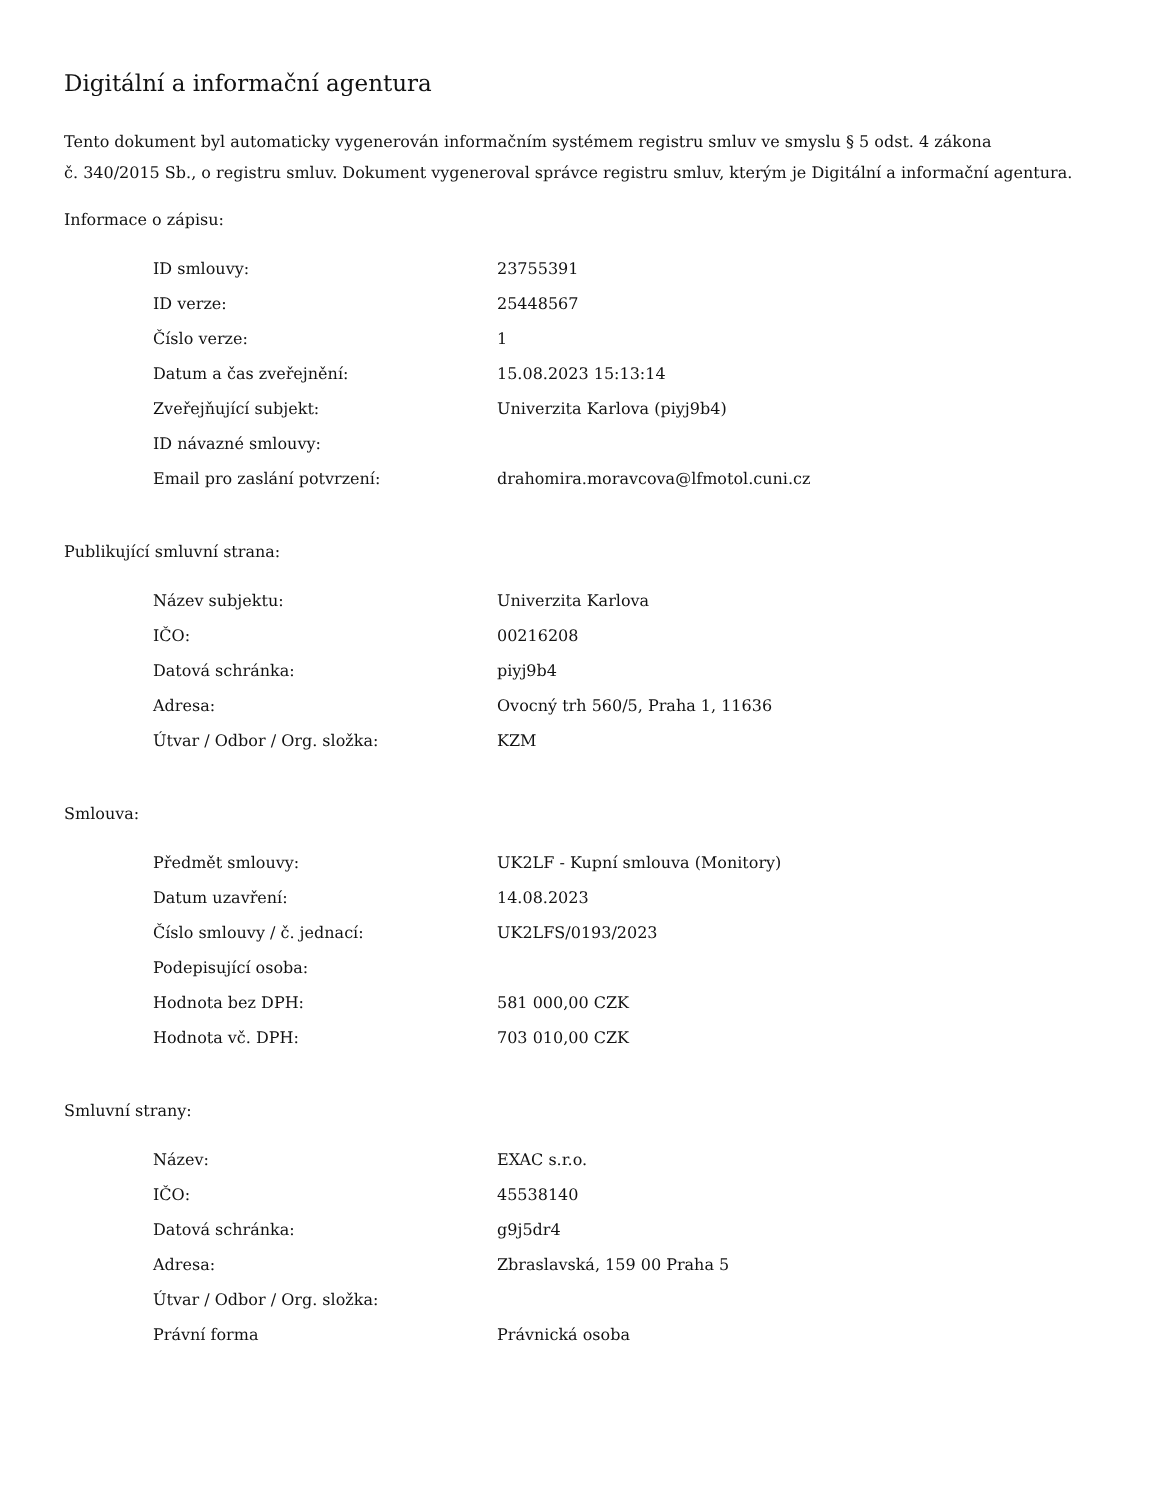Digitální a informační agentura
Tento dokument byl automaticky vygenerován informačním systémem registru smluv ve smyslu § 5 odst. 4 zákona
č. 340/2015 Sb., o registru smluv. Dokument vygeneroval správce registru smluv, kterým je Digitální a informační agentura.
Informace o zápisu:
| ID smlouvy: | 23755391 |
| ID verze: | 25448567 |
| Číslo verze: | 1 |
| Datum a čas zveřejnění: | 15.08.2023 15:13:14 |
| Zveřejňující subjekt: | Univerzita Karlova (piyj9b4) |
| ID návazné smlouvy: | |
| Email pro zaslání potvrzení: | drahomira.moravcova@lfmotol.cuni.cz |
Publikující smluvní strana:
| Název subjektu: | Univerzita Karlova |
| IČO: | 00216208 |
| Datová schránka: | piyj9b4 |
| Adresa: | Ovocný trh 560/5, Praha 1, 11636 |
| Útvar / Odbor / Org. složka: | KZM |
Smlouva:
| Předmět smlouvy: | UK2LF - Kupní smlouva (Monitory) |
| Datum uzavření: | 14.08.2023 |
| Číslo smlouvy / č. jednací: | UK2LFS/0193/2023 |
| Podepisující osoba: | |
| Hodnota bez DPH: | 581 000,00 CZK |
| Hodnota vč. DPH: | 703 010,00 CZK |
Smluvní strany:
| Název: | EXAC s.r.o. |
| IČO: | 45538140 |
| Datová schránka: | g9j5dr4 |
| Adresa: | Zbraslavská, 159 00 Praha 5 |
| Útvar / Odbor / Org. složka: | |
| Právní forma | Právnická osoba |